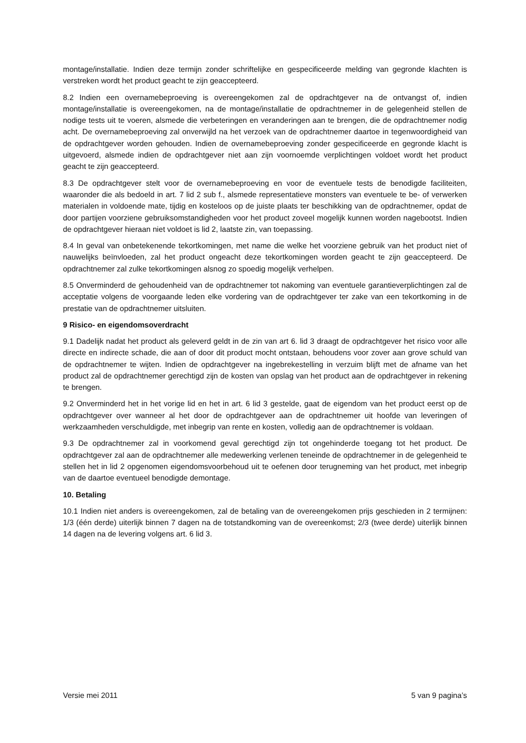montage/installatie. Indien deze termijn zonder schriftelijke en gespecificeerde melding van gegronde klachten is verstreken wordt het product geacht te zijn geaccepteerd.
8.2 Indien een overnamebeproeving is overeengekomen zal de opdrachtgever na de ontvangst of, indien montage/installatie is overeengekomen, na de montage/installatie de opdrachtnemer in de gelegenheid stellen de nodige tests uit te voeren, alsmede die verbeteringen en veranderingen aan te brengen, die de opdrachtnemer nodig acht. De overnamebeproeving zal onverwijld na het verzoek van de opdrachtnemer daartoe in tegenwoordigheid van de opdrachtgever worden gehouden. Indien de overnamebeproeving zonder gespecificeerde en gegronde klacht is uitgevoerd, alsmede indien de opdrachtgever niet aan zijn voornoemde verplichtingen voldoet wordt het product geacht te zijn geaccepteerd.
8.3 De opdrachtgever stelt voor de overnamebeproeving en voor de eventuele tests de benodigde faciliteiten, waaronder die als bedoeld in art. 7 lid 2 sub f., alsmede representatieve monsters van eventuele te be- of verwerken materialen in voldoende mate, tijdig en kosteloos op de juiste plaats ter beschikking van de opdrachtnemer, opdat de door partijen voorziene gebruiksomstandigheden voor het product zoveel mogelijk kunnen worden nagebootst. Indien de opdrachtgever hieraan niet voldoet is lid 2, laatste zin, van toepassing.
8.4 In geval van onbetekenende tekortkomingen, met name die welke het voorziene gebruik van het product niet of nauwelijks beïnvloeden, zal het product ongeacht deze tekortkomingen worden geacht te zijn geaccepteerd. De opdrachtnemer zal zulke tekortkomingen alsnog zo spoedig mogelijk verhelpen.
8.5 Onverminderd de gehoudenheid van de opdrachtnemer tot nakoming van eventuele garantieverplichtingen zal de acceptatie volgens de voorgaande leden elke vordering van de opdrachtgever ter zake van een tekortkoming in de prestatie van de opdrachtnemer uitsluiten.
9 Risico- en eigendomsoverdracht
9.1 Dadelijk nadat het product als geleverd geldt in de zin van art 6. lid 3 draagt de opdrachtgever het risico voor alle directe en indirecte schade, die aan of door dit product mocht ontstaan, behoudens voor zover aan grove schuld van de opdrachtnemer te wijten. Indien de opdrachtgever na ingebrekestelling in verzuim blijft met de afname van het product zal de opdrachtnemer gerechtigd zijn de kosten van opslag van het product aan de opdrachtgever in rekening te brengen.
9.2 Onverminderd het in het vorige lid en het in art. 6 lid 3 gestelde, gaat de eigendom van het product eerst op de opdrachtgever over wanneer al het door de opdrachtgever aan de opdrachtnemer uit hoofde van leveringen of werkzaamheden verschuldigde, met inbegrip van rente en kosten, volledig aan de opdrachtnemer is voldaan.
9.3 De opdrachtnemer zal in voorkomend geval gerechtigd zijn tot ongehinderde toegang tot het product. De opdrachtgever zal aan de opdrachtnemer alle medewerking verlenen teneinde de opdrachtnemer in de gelegenheid te stellen het in lid 2 opgenomen eigendomsvoorbehoud uit te oefenen door terugneming van het product, met inbegrip van de daartoe eventueel benodigde demontage.
10. Betaling
10.1 Indien niet anders is overeengekomen, zal de betaling van de overeengekomen prijs geschieden in 2 termijnen: 1/3 (één derde) uiterlijk binnen 7 dagen na de totstandkoming van de overeenkomst; 2/3 (twee derde) uiterlijk binnen 14 dagen na de levering volgens art. 6 lid 3.
Versie mei 2011 5 van 9 pagina’s